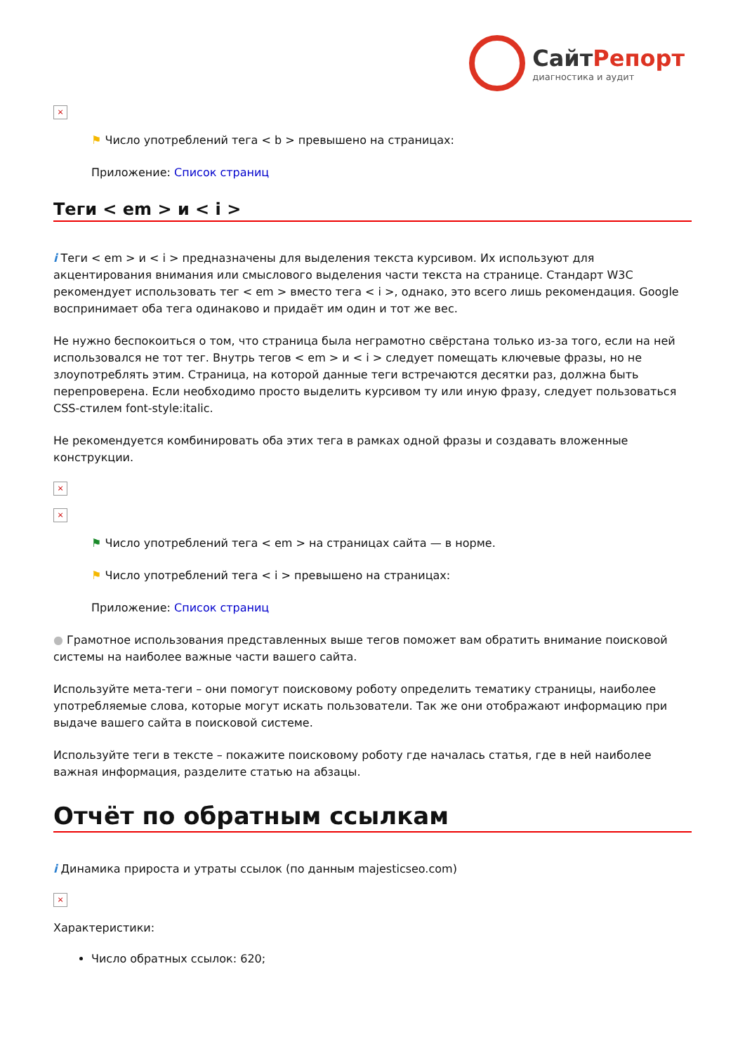СайтРепорт диагностика и аудит
×
⚑ Число употреблений тега < b > превышено на страницах:
Приложение: Список страниц
Теги < em > и < i >
i Теги < em > и < i > предназначены для выделения текста курсивом. Их используют для акцентирования внимания или смыслового выделения части текста на странице. Стандарт W3C рекомендует использовать тег < em > вместо тега < i >, однако, это всего лишь рекомендация. Google воспринимает оба тега одинаково и придаёт им один и тот же вес.
Не нужно беспокоиться о том, что страница была неграмотно свёрстана только из-за того, если на ней использовался не тот тег. Внутрь тегов < em > и < i > следует помещать ключевые фразы, но не злоупотреблять этим. Страница, на которой данные теги встречаются десятки раз, должна быть перепроверена. Если необходимо просто выделить курсивом ту или иную фразу, следует пользоваться CSS-стилем font-style:italic.
Не рекомендуется комбинировать оба этих тега в рамках одной фразы и создавать вложенные конструкции.
×
×
⚑ Число употреблений тега < em > на страницах сайта — в норме.
⚑ Число употреблений тега < i > превышено на страницах:
Приложение: Список страниц
● Грамотное использования представленных выше тегов поможет вам обратить внимание поисковой системы на наиболее важные части вашего сайта.
Используйте мета-теги – они помогут поисковому роботу определить тематику страницы, наиболее употребляемые слова, которые могут искать пользователи. Так же они отображают информацию при выдаче вашего сайта в поисковой системе.
Используйте теги в тексте – покажите поисковому роботу где началась статья, где в ней наиболее важная информация, разделите статью на абзацы.
Отчёт по обратным ссылкам
i Динамика прироста и утраты ссылок (по данным majesticseo.com)
×
Характеристики:
Число обратных ссылок: 620;